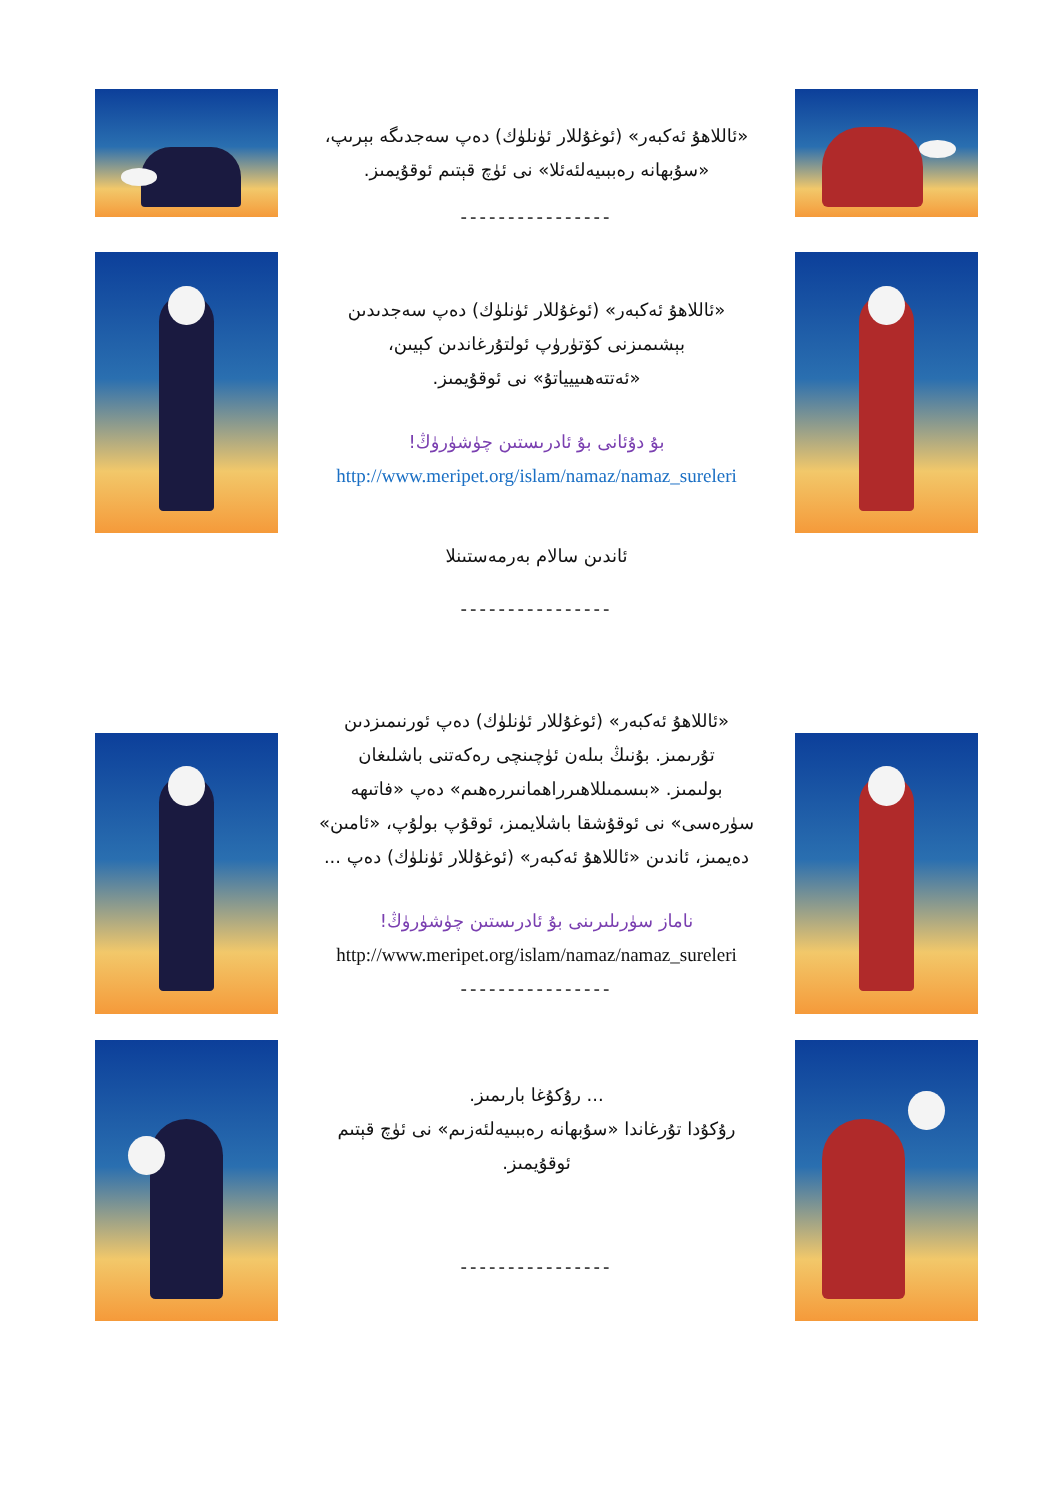«ئاللاھۇ ئەكبەر» (ئوغۇللار ئۈنلۈك) دەپ سەجدىگە بېرىپ،
«سۇبھانە رەببىيەلئەئلا» نى ئۈچ قېتىم ئوقۇيمىز.
----------------
«ئاللاھۇ ئەكبەر» (ئوغۇللار ئۈنلۈك) دەپ سەجدىدىن
بېشىمىزنى كۆتۈرۈپ ئولتۇرغاندىن كېيىن،
«ئەتتەھىييياتۇ» نى ئوقۇيمىز.
بۇ دۇئانى بۇ ئادرىستىن چۈشۈرۈڭ!
http://www.meripet.org/islam/namaz/namaz_sureleri
ئاندىن سالام بەرمەستىنلا
----------------
«ئاللاھۇ ئەكبەر» (ئوغۇللار ئۈنلۈك) دەپ ئورنىمىزدىن
تۇرىمىز. بۇنىڭ بىلەن ئۈچىنچى رەكەتنى باشلىغان
بولىمىز. «بىسمىللاھىرراھمانىررەھىم» دەپ «فاتىھە
سۈرەسى» نى ئوقۇشقا باشلايمىز، ئوقۇپ بولۇپ، «ئامىن»
دەيمىز، ئاندىن «ئاللاھۇ ئەكبەر» (ئوغۇللار ئۈنلۈك) دەپ ...
ناماز سۈرىلىرىنى بۇ ئادرىستىن چۈشۈرۈڭ!
http://www.meripet.org/islam/namaz/namaz_sureleri
----------------
... رۇكۇغا بارىمىز.
رۇكۇدا تۇرغاندا «سۇبھانە رەببىيەلئەزىم» نى ئۈچ قېتىم
ئوقۇيمىز.
----------------